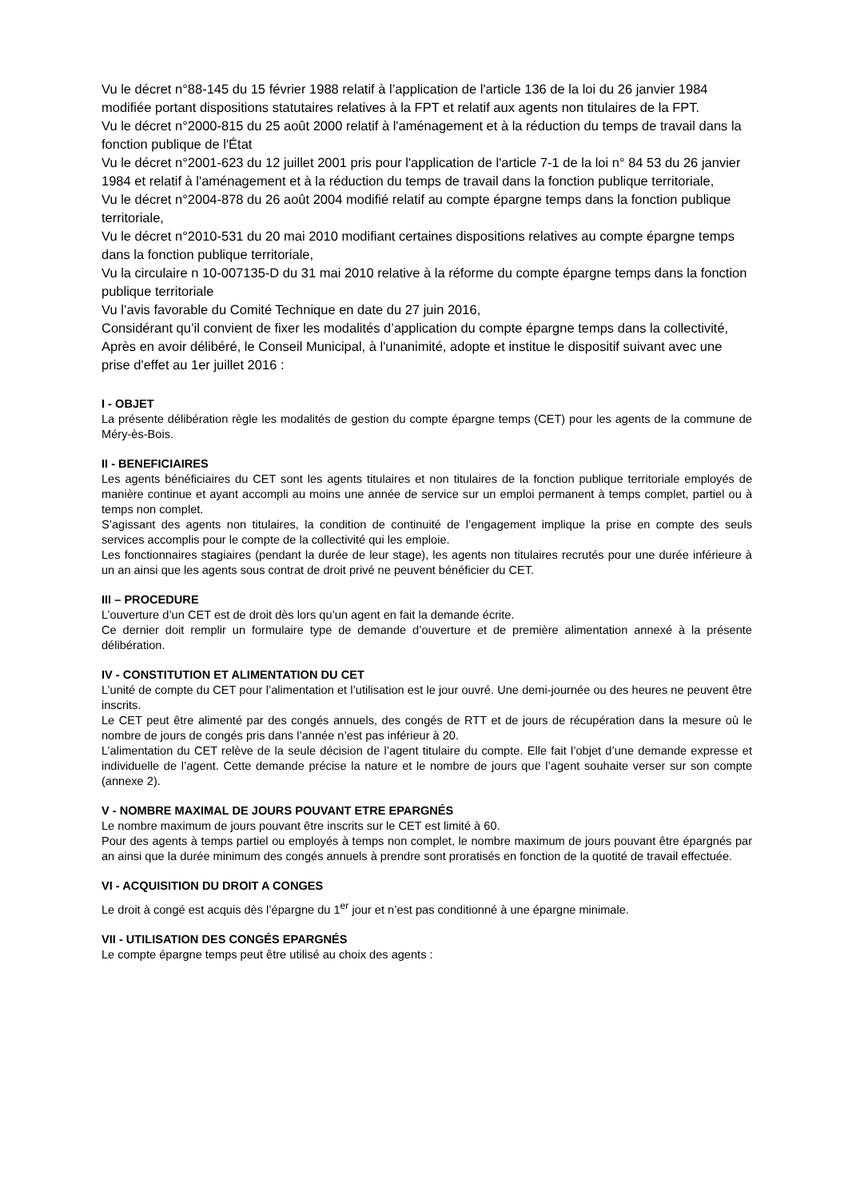Vu le décret n°88-145 du 15 février 1988 relatif à l’application de l'article 136 de la loi du 26 janvier 1984 modifiée portant dispositions statutaires relatives à la FPT et relatif aux agents non titulaires de la FPT.
Vu le décret n°2000-815 du 25 août 2000 relatif à l'aménagement et à la réduction du temps de travail dans la fonction publique de l'État
Vu le décret n°2001-623 du 12 juillet 2001 pris pour l'application de l'article 7-1 de la loi n° 84 53 du 26 janvier 1984 et relatif à l'aménagement et à la réduction du temps de travail dans la fonction publique territoriale,
Vu le décret n°2004-878 du 26 août 2004 modifié relatif au compte épargne temps dans la fonction publique territoriale,
Vu le décret n°2010-531 du 20 mai 2010 modifiant certaines dispositions relatives au compte épargne temps dans la fonction publique territoriale,
Vu la circulaire n 10-007135-D du 31 mai 2010 relative à la réforme du compte épargne temps dans la fonction publique territoriale
Vu l’avis favorable du Comité Technique en date du 27 juin 2016,
Considérant qu’il convient de fixer les modalités d’application du compte épargne temps dans la collectivité,
Après en avoir délibéré, le Conseil Municipal, à l'unanimité, adopte et institue le dispositif suivant avec une prise d'effet au 1er juillet 2016 :
I - OBJET
La présente délibération règle les modalités de gestion du compte épargne temps (CET) pour les agents de la commune de Méry-ès-Bois.
II - BENEFICIAIRES
Les agents bénéficiaires du CET sont les agents titulaires et non titulaires de la fonction publique territoriale employés de manière continue et ayant accompli au moins une année de service sur un emploi permanent à temps complet, partiel ou à temps non complet.
S’agissant des agents non titulaires, la condition de continuité de l’engagement implique la prise en compte des seuls services accomplis pour le compte de la collectivité qui les emploie.
Les fonctionnaires stagiaires (pendant la durée de leur stage), les agents non titulaires recrutés pour une durée inférieure à un an ainsi que les agents sous contrat de droit privé ne peuvent bénéficier du CET.
III – PROCEDURE
L’ouverture d’un CET est de droit dès lors qu’un agent en fait la demande écrite.
Ce dernier doit remplir un formulaire type de demande d’ouverture et de première alimentation annexé à la présente délibération.
IV - CONSTITUTION ET ALIMENTATION DU CET
L’unité de compte du CET pour l’alimentation et l’utilisation est le jour ouvré. Une demi-journée ou des heures ne peuvent être inscrits.
Le CET peut être alimenté par des congés annuels, des congés de RTT et de jours de récupération dans la mesure où le nombre de jours de congés pris dans l’année n’est pas inférieur à 20.
L’alimentation du CET relève de la seule décision de l’agent titulaire du compte. Elle fait l’objet d’une demande expresse et individuelle de l’agent. Cette demande précise la nature et le nombre de jours que l’agent souhaite verser sur son compte (annexe 2).
V - NOMBRE MAXIMAL DE JOURS POUVANT ETRE EPARGNÉS
Le nombre maximum de jours pouvant être inscrits sur le CET est limité à 60.
Pour des agents à temps partiel ou employés à temps non complet, le nombre maximum de jours pouvant être épargnés par an ainsi que la durée minimum des congés annuels à prendre sont proratisés en fonction de la quotité de travail effectuée.
VI - ACQUISITION DU DROIT A CONGES
Le droit à congé est acquis dès l’épargne du 1<sup>er</sup> jour et n’est pas conditionné à une épargne minimale.
VII - UTILISATION DES CONGÉS EPARGNÉS
Le compte épargne temps peut être utilisé au choix des agents :